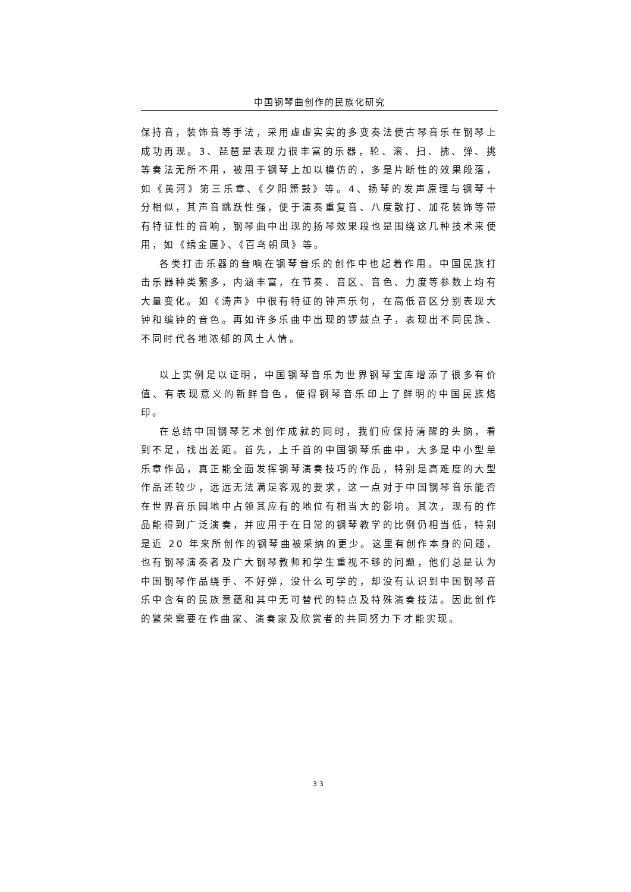中国钢琴曲创作的民族化研究
保持音，装饰音等手法，采用虚虚实实的多变奏法使古琴音乐在钢琴上成功再现。3、琵琶是表现力很丰富的乐器，轮、滚、扫、拂、弹、挑等奏法无所不用，被用于钢琴上加以模仿的，多是片断性的效果段落，如《黄河》第三乐章、《夕阳箫鼓》等。4、扬琴的发声原理与钢琴十分相似，其声音跳跃性强，便于演奏重复音、八度散打、加花装饰等带有特征性的音响，钢琴曲中出现的扬琴效果段也是围绕这几种技术来使用，如《绣金匾》、《百鸟朝凤》等。
各类打击乐器的音响在钢琴音乐的创作中也起着作用。中国民族打击乐器种类繁多，内涵丰富，在节奏、音区、音色、力度等参数上均有大量变化。如《涛声》中很有特征的钟声乐句，在高低音区分别表现大钟和编钟的音色。再如许多乐曲中出现的锣鼓点子，表现出不同民族、不同时代各地浓郁的风土人情。
以上实例足以证明，中国钢琴音乐为世界钢琴宝库增添了很多有价值、有表现意义的新鲜音色，使得钢琴音乐印上了鲜明的中国民族烙印。
在总结中国钢琴艺术创作成就的同时，我们应保持清醒的头脑，看到不足，找出差距。首先，上千首的中国钢琴乐曲中，大多是中小型单乐章作品，真正能全面发挥钢琴演奏技巧的作品，特别是高难度的大型作品还较少，远远无法满足客观的要求，这一点对于中国钢琴音乐能否在世界音乐园地中占领其应有的地位有相当大的影响。其次，现有的作品能得到广泛演奏，并应用于在日常的钢琴教学的比例仍相当低，特别是近 20 年来所创作的钢琴曲被采纳的更少。这里有创作本身的问题，也有钢琴演奏者及广大钢琴教师和学生重视不够的问题，他们总是认为中国钢琴作品绕手、不好弹，没什么可学的，却没有认识到中国钢琴音乐中含有的民族意蕴和其中无可替代的特点及特殊演奏技法。因此创作的繁荣需要在作曲家、演奏家及欣赏者的共同努力下才能实现。
33